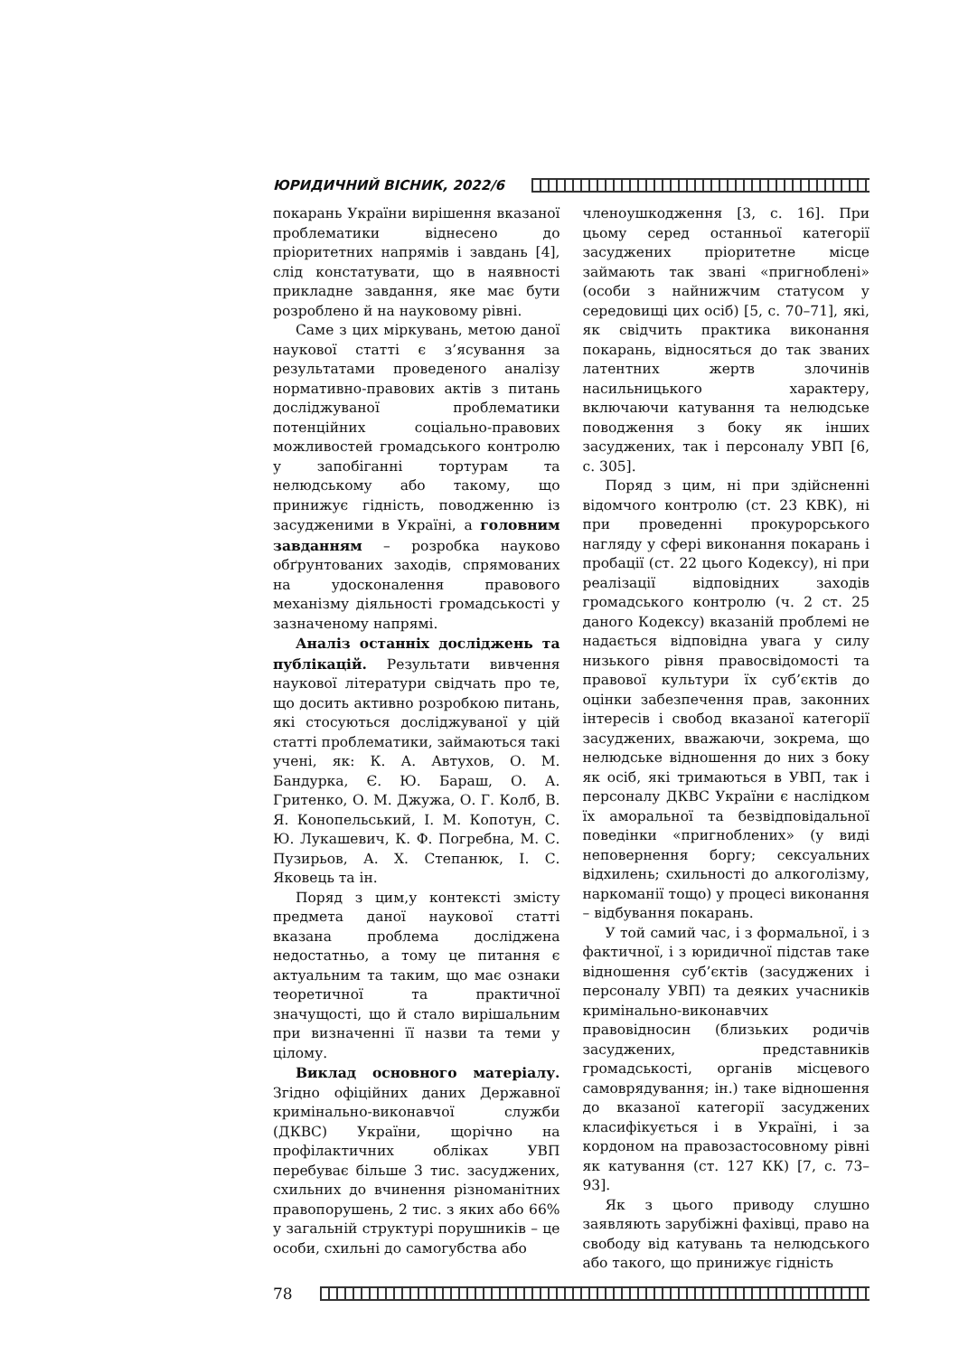ЮРИДИЧНИЙ ВІСНИК, 2022/6
покарань України вирішення вказаної проблематики віднесено до пріоритетних напрямів і завдань [4], слід констатувати, що в наявності прикладне завдання, яке має бути розроблено й на науковому рівні.
Саме з цих міркувань, метою даної наукової статті є з’ясування за результатами проведеного аналізу нормативно-правових актів з питань досліджуваної проблематики потенційних соціально-правових можливостей громадського контролю у запобіганні тортурам та нелюдському або такому, що принижує гідність, поводженню із засудженими в Україні, а головним завданням – розробка науково обґрунтованих заходів, спрямованих на удосконалення правового механізму діяльності громадськості у зазначеному напрямі.
Аналіз останніх досліджень та публікацій. Результати вивчення наукової літератури свідчать про те, що досить активно розробкою питань, які стосуються досліджуваної у цій статті проблематики, займаються такі учені, як: К. А. Автухов, О. М. Бандурка, Є. Ю. Бараш, О. А. Гритенко, О. М. Джужа, О. Г. Колб, В. Я. Конопельський, І. М. Копотун, С. Ю. Лукашевич, К. Ф. Погребна, М. С. Пузирьов, А. Х. Степанюк, І. С. Яковець та ін.
Поряд з цим,у контексті змісту предмета даної наукової статті вказана проблема досліджена недостатньо, а тому це питання є актуальним та таким, що має ознаки теоретичної та практичної значущості, що й стало вирішальним при визначенні її назви та теми у цілому.
Виклад основного матеріалу. Згідно офіційних даних Державної кримінально-виконавчої служби (ДКВС) України, щорічно на профілактичних обліках УВП перебуває більше 3 тис. засуджених, схильних до вчинення різноманітних правопорушень, 2 тис. з яких або 66% у загальній структурі порушників – це особи, схильні до самогубства або
членоушкодження [3, с. 16]. При цьому серед останньої категорії засуджених пріоритетне місце займають так звані «пригноблені» (особи з найнижчим статусом у середовищі цих осіб) [5, с. 70–71], які, як свідчить практика виконання покарань, відносяться до так званих латентних жертв злочинів насильницького характеру, включаючи катування та нелюдське поводження з боку як інших засуджених, так і персоналу УВП [6, с. 305].
Поряд з цим, ні при здійсненні відомчого контролю (ст. 23 КВК), ні при проведенні прокурорського нагляду у сфері виконання покарань і пробації (ст. 22 цього Кодексу), ні при реалізації відповідних заходів громадського контролю (ч. 2 ст. 25 даного Кодексу) вказаній проблемі не надається відповідна увага у силу низького рівня правосвідомості та правової культури їх суб’єктів до оцінки забезпечення прав, законних інтересів і свобод вказаної категорії засуджених, вважаючи, зокрема, що нелюдське відношення до них з боку як осіб, які тримаються в УВП, так і персоналу ДКВС України є наслідком їх аморальної та безвідповідальної поведінки «пригноблених» (у виді неповернення боргу; сексуальних відхилень; схильності до алкоголізму, наркоманії тощо) у процесі виконання – відбування покарань.
У той самий час, і з формальної, і з фактичної, і з юридичної підстав таке відношення суб’єктів (засуджених і персоналу УВП) та деяких учасників кримінально-виконавчих правовідносин (близьких родичів засуджених, представників громадськості, органів місцевого самоврядування; ін.) таке відношення до вказаної категорії засуджених класифікується і в Україні, і за кордоном на правозастосовному рівні як катування (ст. 127 КК) [7, с. 73–93].
Як з цього приводу слушно заявляють зарубіжні фахівці, право на свободу від катувань та нелюдського або такого, що принижує гідність
78